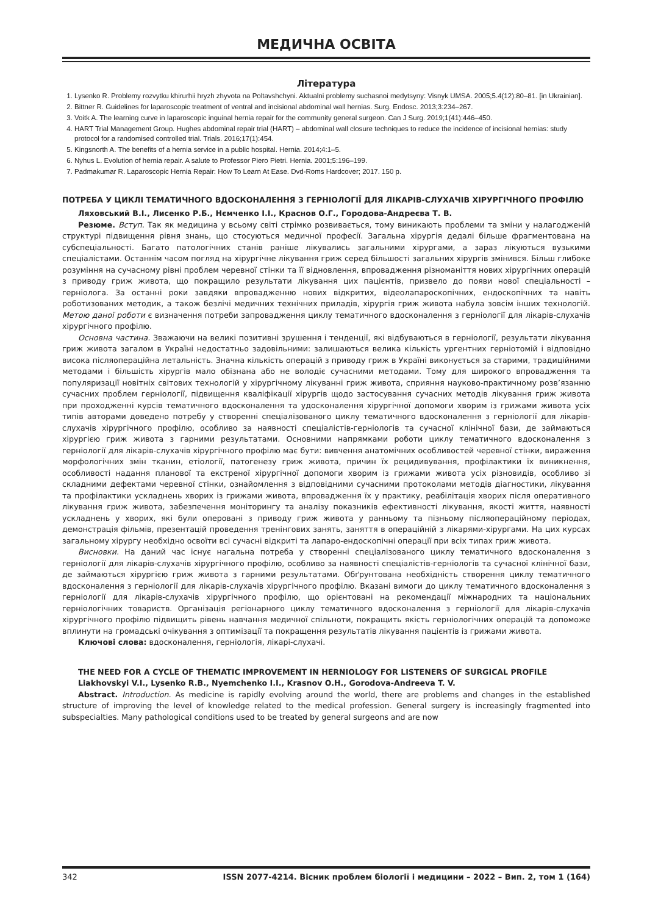МЕДИЧНА ОСВІТА
Література
1. Lysenko R. Problemy rozvytku khirurhii hryzh zhyvota na Poltavshchyni. Aktualni problemy suchasnoi medytsyny: Visnyk UMSA. 2005;5.4(12):80–81. [in Ukrainian].
2. Bittner R. Guidelines for laparoscopic treatment of ventral and incisional abdominal wall hernias. Surg. Endosc. 2013;3:234–267.
3. Voitk A. The learning curve in laparoscopic inguinal hernia repair for the community general surgeon. Can J Surg. 2019;1(41):446–450.
4. HART Trial Management Group. Hughes abdominal repair trial (HART) – abdominal wall closure techniques to reduce the incidence of incisional hernias: study protocol for a randomised controlled trial. Trials. 2016;17(1):454.
5. Kingsnorth A. The benefits of a hernia service in a public hospital. Hernia. 2014;4:1–5.
6. Nyhus L. Evolution of hernia repair. A salute to Professor Piero Pietri. Hernia. 2001;5:196–199.
7. Padmakumar R. Laparoscopic Hernia Repair: How To Learn At Ease. Dvd-Roms Hardcover; 2017. 150 p.
ПОТРЕБА У ЦИКЛІ ТЕМАТИЧНОГО ВДОСКОНАЛЕННЯ З ГЕРНІОЛОГІЇ ДЛЯ ЛІКАРІВ-СЛУХАЧІВ ХІРУРГІЧНОГО ПРОФІЛЮ
Ляховський В.І., Лисенко Р.Б., Нємченко І.І., Краснов О.Г., Городова-Андреєва Т. В.
Резюме. Вступ. Так як медицина у всьому світі стрімко розвивається, тому виникають проблеми та зміни у налагодженій структурі підвищення рівня знань, що стосуються медичної професії. Загальна хірургія дедалі більше фрагментована на субспеціальності. Багато патологічних станів раніше лікувались загальними хірургами, а зараз лікуються вузькими спеціалістами. Останнім часом погляд на хірургічне лікування гриж серед більшості загальних хірургів змінився. Більш глибоке розуміння на сучасному рівні проблем черевної стінки та її відновлення, впровадження різноманіття нових хірургічних операцій з приводу гриж живота, що покращило результати лікування цих пацієнтів, призвело до появи нової спеціальності – герніолога. За останні роки завдяки впровадженню нових відкритих, відеолапароскопічних, ендоскопічних та навіть роботизованих методик, а також безлічі медичних технічних приладів, хірургія гриж живота набула зовсім інших технологій. Метою даної роботи є визначення потреби запровадження циклу тематичного вдосконалення з герніології для лікарів-слухачів хірургічного профілю.
Основна частина. Зважаючи на великі позитивні зрушення і тенденції, які відбуваються в герніології, результати лікування гриж живота загалом в Україні недостатньо задовільними: залишаються велика кількість ургентних герніотомій і відповідно висока післяопераційна летальність. Значна кількість операцій з приводу гриж в Україні виконується за старими, традиційними методами і більшість хірургів мало обізнана або не володіє сучасними методами. Тому для широкого впровадження та популяризації новітніх світових технологій у хірургічному лікуванні гриж живота, сприяння науково-практичному розв’язанню сучасних проблем герніології, підвищення кваліфікації хірургів щодо застосування сучасних методів лікування гриж живота при проходженні курсів тематичного вдосконалення та удосконалення хірургічної допомоги хворим із грижами живота усіх типів авторами доведено потребу у створенні спеціалізованого циклу тематичного вдосконалення з герніології для лікарів-слухачів хірургічного профілю, особливо за наявності спеціалістів-герніологів та сучасної клінічної бази, де займаються хірургією гриж живота з гарними результатами. Основними напрямками роботи циклу тематичного вдосконалення з герніології для лікарів-слухачів хірургічного профілю має бути: вивчення анатомічних особливостей черевної стінки, вираження морфологічних змін тканин, етіології, патогенезу гриж живота, причин їх рецидивування, профілактики їх виникнення, особливості надання планової та екстреної хірургічної допомоги хворим із грижами живота усіх різновидів, особливо зі складними дефектами черевної стінки, ознайомлення з відповідними сучасними протоколами методів діагностики, лікування та профілактики ускладнень хворих із грижами живота, впровадження їх у практику, реабілітація хворих після оперативного лікування гриж живота, забезпечення моніторингу та аналізу показників ефективності лікування, якості життя, наявності ускладнень у хворих, які були оперовані з приводу гриж живота у ранньому та пізньому післяопераційному періодах, демонстрація фільмів, презентацій проведення тренінгових занять, заняття в операційній з лікарями-хірургами. На цих курсах загальному хірургу необхідно освоїти всі сучасні відкриті та лапаро-ендоскопічні операції при всіх типах гриж живота.
Висновки. На даний час існує нагальна потреба у створенні спеціалізованого циклу тематичного вдосконалення з герніології для лікарів-слухачів хірургічного профілю, особливо за наявності спеціалістів-герніологів та сучасної клінічної бази, де займаються хірургією гриж живота з гарними результатами. Обґрунтована необхідність створення циклу тематичного вдосконалення з герніології для лікарів-слухачів хірургічного профілю. Вказані вимоги до циклу тематичного вдосконалення з герніології для лікарів-слухачів хірургічного профілю, що орієнтовані на рекомендації міжнародних та національних герніологічних товариств. Організація регіонарного циклу тематичного вдосконалення з герніології для лікарів-слухачів хірургічного профілю підвищить рівень навчання медичної спільноти, покращить якість герніологічних операцій та допоможе вплинути на громадські очікування з оптимізації та покращення результатів лікування пацієнтів із грижами живота.
Ключові слова: вдосконалення, герніологія, лікарі-слухачі.
THE NEED FOR A CYCLE OF THEMATIC IMPROVEMENT IN HERNIOLOGY FOR LISTENERS OF SURGICAL PROFILE
Liakhovskyi V.I., Lysenko R.B., Nyemchenko I.I., Krasnov O.H., Gorodova-Andreeva T. V.
Abstract. Introduction. As medicine is rapidly evolving around the world, there are problems and changes in the established structure of improving the level of knowledge related to the medical profession. General surgery is increasingly fragmented into subspecialties. Many pathological conditions used to be treated by general surgeons and are now
342 ISSN 2077-4214. Вісник проблем біології і медицини – 2022 – Вип. 2, том 1 (164)